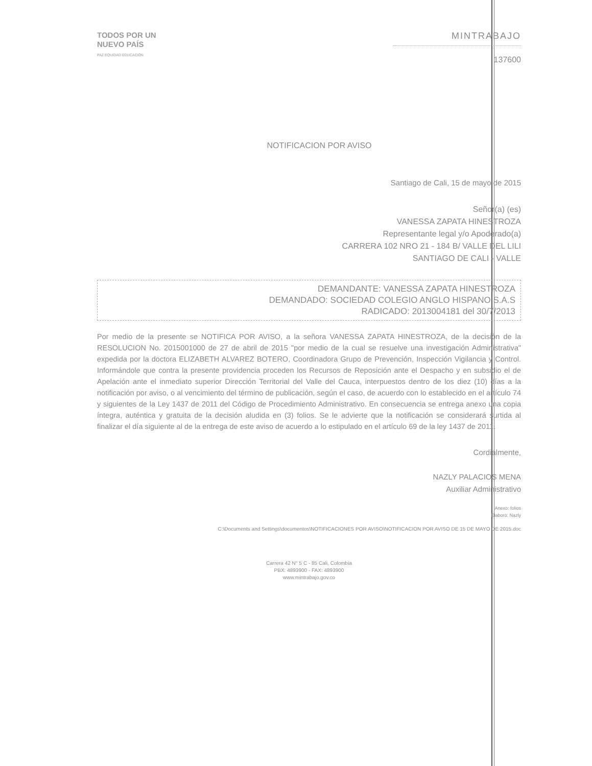TODOS POR UN
NUEVO PAÍS
PAZ EQUIDAD EDUCACIÓN
MINTRABAJO
137600
NOTIFICACION POR AVISO
Santiago de Cali, 15 de mayo de 2015
Señor(a) (es)
VANESSA ZAPATA HINESTROZA
Representante legal y/o Apoderado(a)
CARRERA 102 NRO 21 - 184 B/ VALLE DEL LILI
SANTIAGO DE CALI - VALLE
DEMANDANTE: VANESSA ZAPATA HINESTROZA
DEMANDADO: SOCIEDAD COLEGIO ANGLO HISPANO S.A.S
RADICADO: 2013004181 del 30/7/2013
Por medio de la presente se NOTIFICA POR AVISO, a la señora VANESSA ZAPATA HINESTROZA, de la decisión de la RESOLUCION No. 2015001000 de 27 de abril de 2015 "por medio de la cual se resuelve una investigación Administrativa" expedida por la doctora ELIZABETH ALVAREZ BOTERO, Coordinadora Grupo de Prevención, Inspección Vigilancia y Control. Informándole que contra la presente providencia proceden los Recursos de Reposición ante el Despacho y en subsidio el de Apelación ante el inmediato superior Dirección Territorial del Valle del Cauca, interpuestos dentro de los diez (10) días a la notificación por aviso, o al vencimiento del término de publicación, según el caso, de acuerdo con lo establecido en el artículo 74 y siguientes de la Ley 1437 de 2011 del Código de Procedimiento Administrativo. En consecuencia se entrega anexo una copia íntegra, auténtica y gratuita de la decisión aludida en (3) folios. Se le advierte que la notificación se considerará surtida al finalizar el día siguiente al de la entrega de este aviso de acuerdo a lo estipulado en el artículo 69 de la ley 1437 de 2011.
Cordialmente,
NAZLY PALACIOS MENA
Auxiliar Administrativo
Anexo: folios
Elaboró: Nazly
C:\Documents and Settings\documentos\NOTIFICACIONES POR AVISO\NOTIFICACION POR AVISO DE 15 DE MAYO DE 2015.doc
Carrera 42 N° 5 C - 85 Cali, Colombia
PBX: 4893900 - FAX: 4893900
www.mintrabajo.gov.co